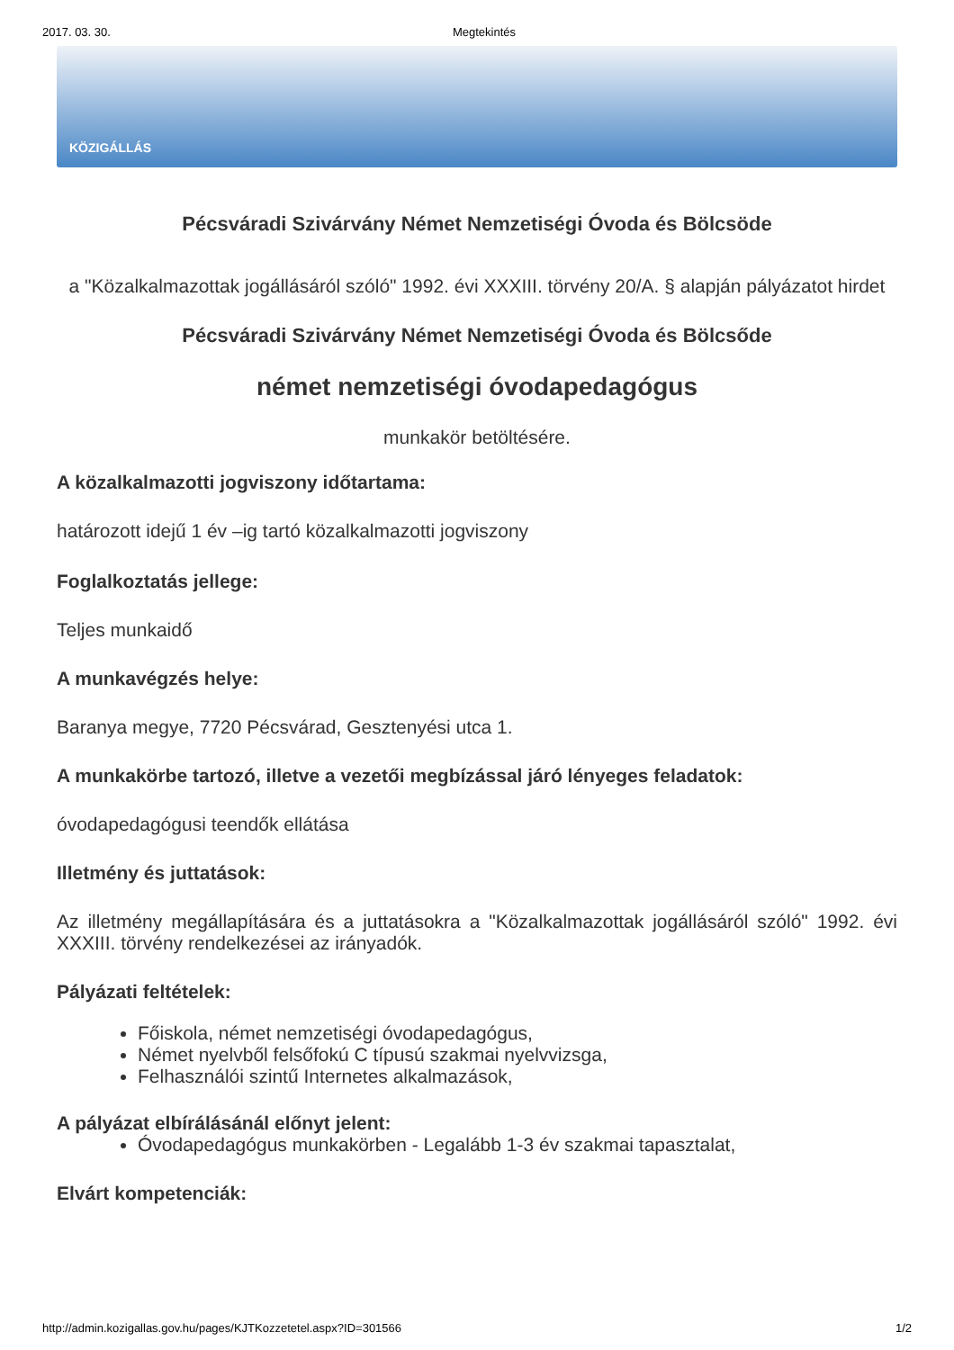2017. 03. 30. Megtekintés
KÖZIGÁLLÁS
Pécsváradi Szivárvány Német Nemzetiségi Óvoda és Bölcsöde
a "Közalkalmazottak jogállásáról szóló" 1992. évi XXXIII. törvény 20/A. § alapján pályázatot hirdet
Pécsváradi Szivárvány Német Nemzetiségi Óvoda és Bölcsőde
német nemzetiségi óvodapedagógus
munkakör betöltésére.
A közalkalmazotti jogviszony időtartama:
határozott idejű 1 év –ig tartó közalkalmazotti jogviszony
Foglalkoztatás jellege:
Teljes munkaidő
A munkavégzés helye:
Baranya megye, 7720 Pécsvárad, Gesztenyési utca 1.
A munkakörbe tartozó, illetve a vezetői megbízással járó lényeges feladatok:
óvodapedagógusi teendők ellátása
Illetmény és juttatások:
Az illetmény megállapítására és a juttatásokra a "Közalkalmazottak jogállásáról szóló" 1992. évi XXXIII. törvény rendelkezései az irányadók.
Pályázati feltételek:
Főiskola, német nemzetiségi óvodapedagógus,
Német nyelvből felsőfokú C típusú szakmai nyelvvizsga,
Felhasználói szintű Internetes alkalmazások,
A pályázat elbírálásánál előnyt jelent:
Óvodapedagógus munkakörben - Legalább 1-3 év szakmai tapasztalat,
Elvárt kompetenciák:
http://admin.kozigallas.gov.hu/pages/KJTKozzetetel.aspx?ID=301566 1/2